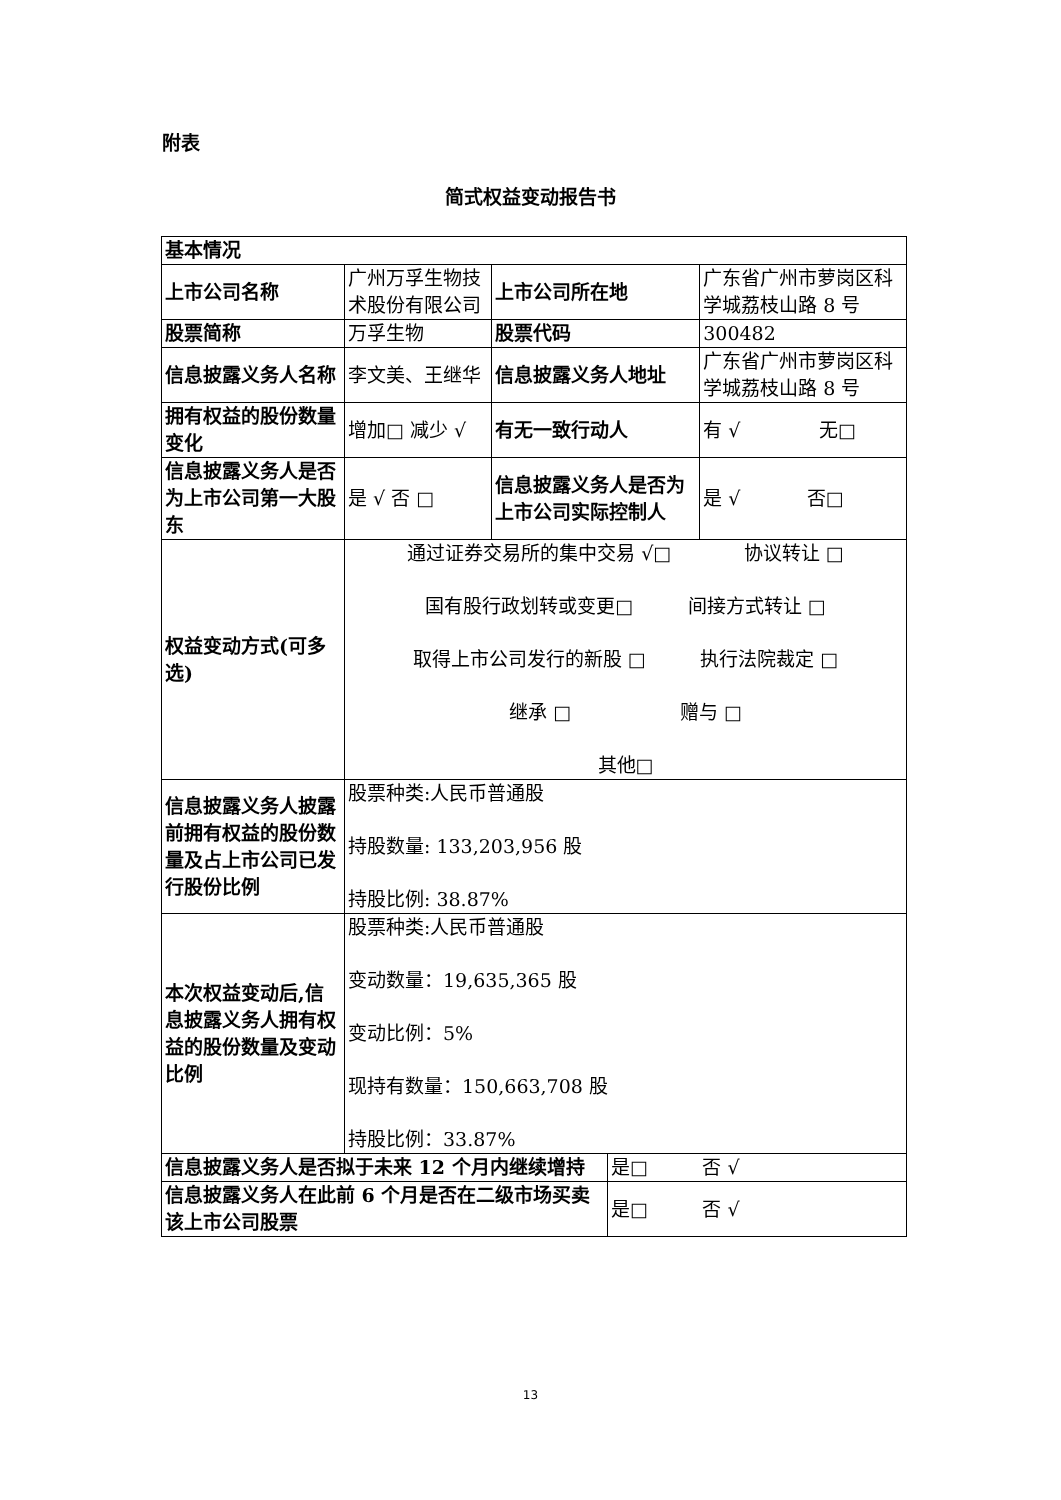附表
简式权益变动报告书
| 基本情况 | | | | |
| 上市公司名称 | 广州万孚生物技术股份有限公司 | 上市公司所在地 | | 广东省广州市萝岗区科学城荔枝山路 8 号 |
| 股票简称 | 万孚生物 | 股票代码 | | 300482 |
| 信息披露义务人名称 | 李文美、王继华 | 信息披露义务人地址 | | 广东省广州市萝岗区科学城荔枝山路 8 号 |
| 拥有权益的股份数量变化 | 增加□ 减少 √ | 有无一致行动人 | | 有 √ 无□ |
| 信息披露义务人是否为上市公司第一大股东 | 是 √ 否 □ | 信息披露义务人是否为上市公司实际控制人 | | 是 √ 否□ |
| 权益变动方式(可多选) | 通过证券交易所的集中交易 √□ 协议转让 □ 国有股行政划转或变更□ 间接方式转让 □ 取得上市公司发行的新股 □ 执行法院裁定 □ 继承 □ 赠与 □ 其他□ | | | |
| 信息披露义务人披露前拥有权益的股份数量及占上市公司已发行股份比例 | 股票种类:人民币普通股 持股数量: 133,203,956 股 持股比例: 38.87% | | | |
| 本次权益变动后,信息披露义务人拥有权益的股份数量及变动比例 | 股票种类:人民币普通股 变动数量：19,635,365 股 变动比例：5% 现持有数量：150,663,708 股 持股比例：33.87% | | | |
| 信息披露义务人是否拟于未来 12 个月内继续增持 | | | 是□ 否 √ | |
| 信息披露义务人在此前 6 个月是否在二级市场买卖该上市公司股票 | | | 是□ 否 √ | |
13